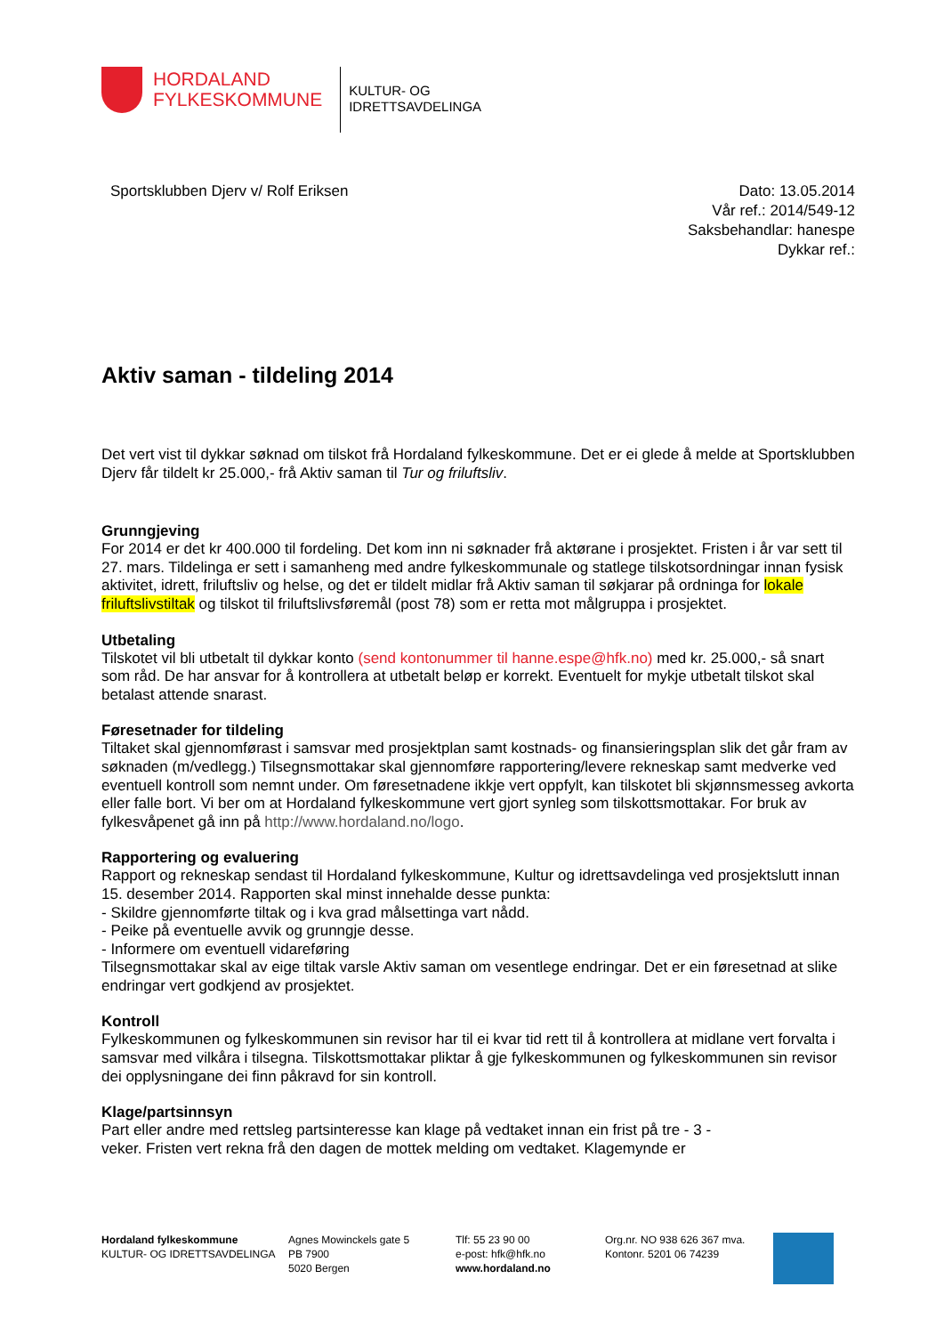HORDALAND
FYLKESKOMMUNE
KULTUR- OG
IDRETTSAVDELINGA
Sportsklubben Djerv v/ Rolf Eriksen
Dato: 13.05.2014
Vår ref.: 2014/549-12
Saksbehandlar: hanespe
Dykkar ref.:
Aktiv saman - tildeling 2014
Det vert vist til dykkar søknad om tilskot frå Hordaland fylkeskommune. Det er ei glede å melde at Sportsklubben Djerv får tildelt kr 25.000,- frå Aktiv saman til Tur og friluftsliv.
Grunngjeving
For 2014 er det kr 400.000 til fordeling. Det kom inn ni søknader frå aktørane i prosjektet. Fristen i år var sett til 27. mars. Tildelinga er sett i samanheng med andre fylkeskommunale og statlege tilskotsordningar innan fysisk aktivitet, idrett, friluftsliv og helse, og det er tildelt midlar frå Aktiv saman til søkjarar på ordninga for lokale friluftslivstiltak og tilskot til friluftslivsføremål (post 78) som er retta mot målgruppa i prosjektet.
Utbetaling
Tilskotet vil bli utbetalt til dykkar konto (send kontonummer til hanne.espe@hfk.no) med kr. 25.000,- så snart som råd. De har ansvar for å kontrollera at utbetalt beløp er korrekt. Eventuelt for mykje utbetalt tilskot skal betalast attende snarast.
Føresetnader for tildeling
Tiltaket skal gjennomførast i samsvar med prosjektplan samt kostnads- og finansieringsplan slik det går fram av søknaden (m/vedlegg.) Tilsegnsmottakar skal gjennomføre rapportering/levere rekneskap samt medverke ved eventuell kontroll som nemnt under. Om føresetnadene ikkje vert oppfylt, kan tilskotet bli skjønnsmesseg avkorta eller falle bort. Vi ber om at Hordaland fylkeskommune vert gjort synleg som tilskottsmottakar. For bruk av fylkesvåpenet gå inn på http://www.hordaland.no/logo.
Rapportering og evaluering
Rapport og rekneskap sendast til Hordaland fylkeskommune, Kultur og idrettsavdelinga ved prosjektslutt innan 15. desember 2014. Rapporten skal minst innehalde desse punkta:
- Skildre gjennomførte tiltak og i kva grad målsettinga vart nådd.
- Peike på eventuelle avvik og grunngje desse.
- Informere om eventuell vidareføring
Tilsegnsmottakar skal av eige tiltak varsle Aktiv saman om vesentlege endringar. Det er ein føresetnad at slike endringar vert godkjend av prosjektet.
Kontroll
Fylkeskommunen og fylkeskommunen sin revisor har til ei kvar tid rett til å kontrollera at midlane vert forvalta i samsvar med vilkåra i tilsegna. Tilskottsmottakar pliktar å gje fylkeskommunen og fylkeskommunen sin revisor dei opplysningane dei finn påkravd for sin kontroll.
Klage/partsinnsyn
Part eller andre med rettsleg partsinteresse kan klage på vedtaket innan ein frist på tre - 3 -
veker. Fristen vert rekna frå den dagen de mottek melding om vedtaket. Klagemynde er
Hordaland fylkeskommune
KULTUR- OG IDRETTSAVDELINGA
Agnes Mowinckels gate 5
PB 7900
5020 Bergen
Tlf: 55 23 90 00
e-post: hfk@hfk.no
www.hordaland.no
Org.nr. NO 938 626 367 mva.
Kontonr. 5201 06 74239